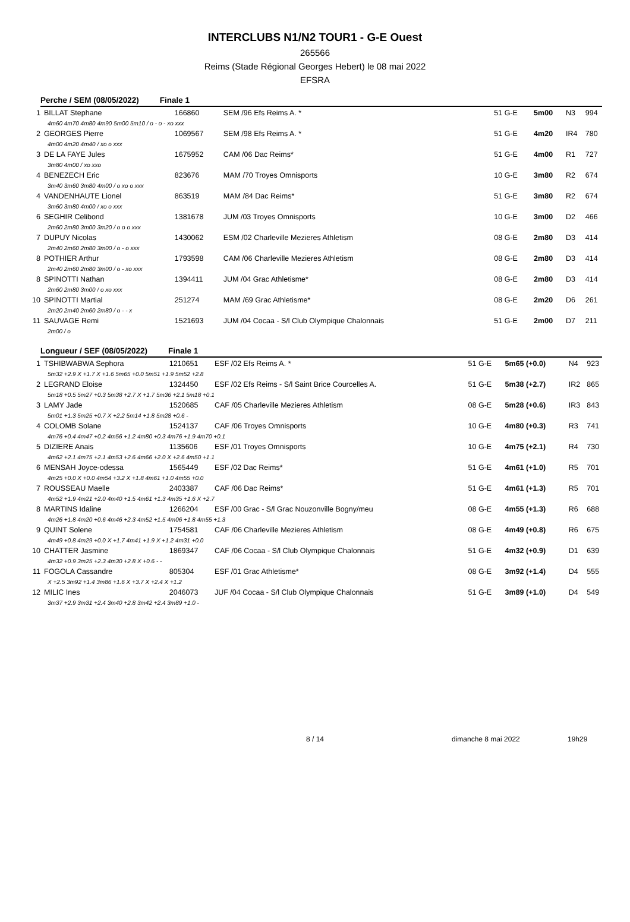INTERCLUBS N1/N2 TOUR1 - G-E Ouest
265566
Reims (Stade Régional Georges Hebert) le 08 mai 2022
EFSRA
Perche / SEM (08/05/2022) Finale 1
| 1 | BILLAT Stephane | 166860 | SEM /96 Efs Reims A. * | 51 G-E | 5m00 | N3 | 994 |
| 4m60 4m70 4m80 4m90 5m00 5m10 / o - o - xo xxx | | | | | | | |
| 2 | GEORGES Pierre | 1069567 | SEM /98 Efs Reims A. * | 51 G-E | 4m20 | IR4 | 780 |
| 4m00 4m20 4m40 / xo o xxx | | | | | | | |
| 3 | DE LA FAYE Jules | 1675952 | CAM /06 Dac Reims* | 51 G-E | 4m00 | R1 | 727 |
| 3m80 4m00 / xo xxo | | | | | | | |
| 4 | BENEZECH Eric | 823676 | MAM /70 Troyes Omnisports | 10 G-E | 3m80 | R2 | 674 |
| 3m40 3m60 3m80 4m00 / o xo o xxx | | | | | | | |
| 4 | VANDENHAUTE Lionel | 863519 | MAM /84 Dac Reims* | 51 G-E | 3m80 | R2 | 674 |
| 3m60 3m80 4m00 / xo o xxx | | | | | | | |
| 6 | SEGHIR Celibond | 1381678 | JUM /03 Troyes Omnisports | 10 G-E | 3m00 | D2 | 466 |
| 2m60 2m80 3m00 3m20 / o o o xxx | | | | | | | |
| 7 | DUPUY Nicolas | 1430062 | ESM /02 Charleville Mezieres Athletism | 08 G-E | 2m80 | D3 | 414 |
| 2m40 2m60 2m80 3m00 / o - o xxx | | | | | | | |
| 8 | POTHIER Arthur | 1793598 | CAM /06 Charleville Mezieres Athletism | 08 G-E | 2m80 | D3 | 414 |
| 2m40 2m60 2m80 3m00 / o - xo xxx | | | | | | | |
| 8 | SPINOTTI Nathan | 1394411 | JUM /04 Grac Athletisme* | 08 G-E | 2m80 | D3 | 414 |
| 2m60 2m80 3m00 / o xo xxx | | | | | | | |
| 10 | SPINOTTI Martial | 251274 | MAM /69 Grac Athletisme* | 08 G-E | 2m20 | D6 | 261 |
| 2m20 2m40 2m60 2m80 / o - - x | | | | | | | |
| 11 | SAUVAGE Remi | 1521693 | JUM /04 Cocaa - S/l Club Olympique Chalonnais | 51 G-E | 2m00 | D7 | 211 |
| 2m00 / o | | | | | | | |
Longueur / SEF (08/05/2022) Finale 1
| 1 | TSHIBWABWA Sephora | 1210651 | ESF /02 Efs Reims A. * | 51 G-E | 5m65 (+0.0) | N4 | 923 |
| 5m32 +2.9 X +1.7 X +1.6 5m65 +0.0 5m51 +1.9 5m52 +2.8 | | | | | | | |
| 2 | LEGRAND Eloise | 1324450 | ESF /02 Efs Reims - S/l Saint Brice Courcelles A. | 51 G-E | 5m38 (+2.7) | IR2 | 865 |
| 5m18 +0.5 5m27 +0.3 5m38 +2.7 X +1.7 5m36 +2.1 5m18 +0.1 | | | | | | | |
| 3 | LAMY Jade | 1520685 | CAF /05 Charleville Mezieres Athletism | 08 G-E | 5m28 (+0.6) | IR3 | 843 |
| 5m01 +1.3 5m25 +0.7 X +2.2 5m14 +1.8 5m28 +0.6 - | | | | | | | |
| 4 | COLOMB Solane | 1524137 | CAF /06 Troyes Omnisports | 10 G-E | 4m80 (+0.3) | R3 | 741 |
| 4m76 +0.4 4m47 +0.2 4m56 +1.2 4m80 +0.3 4m76 +1.9 4m70 +0.1 | | | | | | | |
| 5 | DIZIERE Anais | 1135606 | ESF /01 Troyes Omnisports | 10 G-E | 4m75 (+2.1) | R4 | 730 |
| 4m62 +2.1 4m75 +2.1 4m53 +2.6 4m66 +2.0 X +2.6 4m50 +1.1 | | | | | | | |
| 6 | MENSAH Joyce-odessa | 1565449 | ESF /02 Dac Reims* | 51 G-E | 4m61 (+1.0) | R5 | 701 |
| 4m25 +0.0 X +0.0 4m54 +3.2 X +1.8 4m61 +1.0 4m55 +0.0 | | | | | | | |
| 7 | ROUSSEAU Maelle | 2403387 | CAF /06 Dac Reims* | 51 G-E | 4m61 (+1.3) | R5 | 701 |
| 4m52 +1.9 4m21 +2.0 4m40 +1.5 4m61 +1.3 4m35 +1.6 X +2.7 | | | | | | | |
| 8 | MARTINS Idaline | 1266204 | ESF /00 Grac - S/l Grac Nouzonville Bogny/meu | 08 G-E | 4m55 (+1.3) | R6 | 688 |
| 4m26 +1.8 4m20 +0.6 4m46 +2.3 4m52 +1.5 4m06 +1.8 4m55 +1.3 | | | | | | | |
| 9 | QUINT Solene | 1754581 | CAF /06 Charleville Mezieres Athletism | 08 G-E | 4m49 (+0.8) | R6 | 675 |
| 4m49 +0.8 4m29 +0.0 X +1.7 4m41 +1.9 X +1.2 4m31 +0.0 | | | | | | | |
| 10 | CHATTER Jasmine | 1869347 | CAF /06 Cocaa - S/l Club Olympique Chalonnais | 51 G-E | 4m32 (+0.9) | D1 | 639 |
| 4m32 +0.9 3m25 +2.3 4m30 +2.8 X +0.6 - - | | | | | | | |
| 11 | FOGOLA Cassandre | 805304 | ESF /01 Grac Athletisme* | 08 G-E | 3m92 (+1.4) | D4 | 555 |
| X +2.5 3m92 +1.4 3m86 +1.6 X +3.7 X +2.4 X +1.2 | | | | | | | |
| 12 | MILIC Ines | 2046073 | JUF /04 Cocaa - S/l Club Olympique Chalonnais | 51 G-E | 3m89 (+1.0) | D4 | 549 |
| 3m37 +2.9 3m31 +2.4 3m40 +2.8 3m42 +2.4 3m89 +1.0 - | | | | | | | |
8 / 14 dimanche 8 mai 2022 19h29